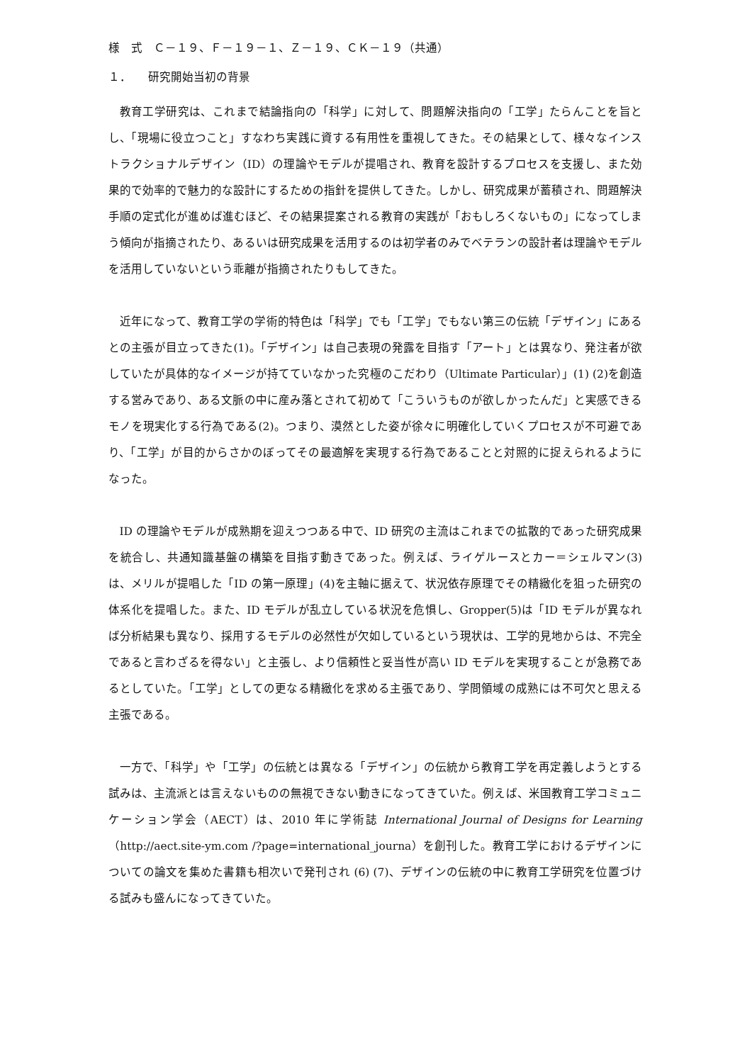様　式　Ｃ－１９、Ｆ－１９－１、Ｚ－１９、ＣＫ－１９（共通）
１．　　研究開始当初の背景
教育工学研究は、これまで結論指向の「科学」に対して、問題解決指向の「工学」たらんことを旨とし、「現場に役立つこと」すなわち実践に資する有用性を重視してきた。その結果として、様々なインストラクショナルデザイン（ID）の理論やモデルが提唱され、教育を設計するプロセスを支援し、また効果的で効率的で魅力的な設計にするための指針を提供してきた。しかし、研究成果が蓄積され、問題解決手順の定式化が進めば進むほど、その結果提案される教育の実践が「おもしろくないもの」になってしまう傾向が指摘されたり、あるいは研究成果を活用するのは初学者のみでベテランの設計者は理論やモデルを活用していないという乖離が指摘されたりもしてきた。
近年になって、教育工学の学術的特色は「科学」でも「工学」でもない第三の伝統「デザイン」にあるとの主張が目立ってきた(1)。「デザイン」は自己表現の発露を目指す「アート」とは異なり、発注者が欲していたが具体的なイメージが持てていなかった究極のこだわり（Ultimate Particular）」(1) (2)を創造する営みであり、ある文脈の中に産み落とされて初めて「こういうものが欲しかったんだ」と実感できるモノを現実化する行為である(2)。つまり、漠然とした姿が徐々に明確化していくプロセスが不可避であり、「工学」が目的からさかのぼってその最適解を実現する行為であることと対照的に捉えられるようになった。
ID の理論やモデルが成熟期を迎えつつある中で、ID 研究の主流はこれまでの拡散的であった研究成果を統合し、共通知識基盤の構築を目指す動きであった。例えば、ライゲルースとカー＝シェルマン(3)は、メリルが提唱した「ID の第一原理」(4)を主軸に据えて、状況依存原理でその精緻化を狙った研究の体系化を提唱した。また、ID モデルが乱立している状況を危惧し、Gropper(5)は「ID モデルが異なれば分析結果も異なり、採用するモデルの必然性が欠如しているという現状は、工学的見地からは、不完全であると言わざるを得ない」と主張し、より信頼性と妥当性が高い ID モデルを実現することが急務であるとしていた。「工学」としての更なる精緻化を求める主張であり、学問領域の成熟には不可欠と思える主張である。
一方で、「科学」や「工学」の伝統とは異なる「デザイン」の伝統から教育工学を再定義しようとする試みは、主流派とは言えないものの無視できない動きになってきていた。例えば、米国教育工学コミュニケーション学会（AECT）は、2010 年に学術誌 International Journal of Designs for Learning（http://aect.site-ym.com /?page=international_journa）を創刊した。教育工学におけるデザインについての論文を集めた書籍も相次いで発刊され (6) (7)、デザインの伝統の中に教育工学研究を位置づける試みも盛んになってきていた。